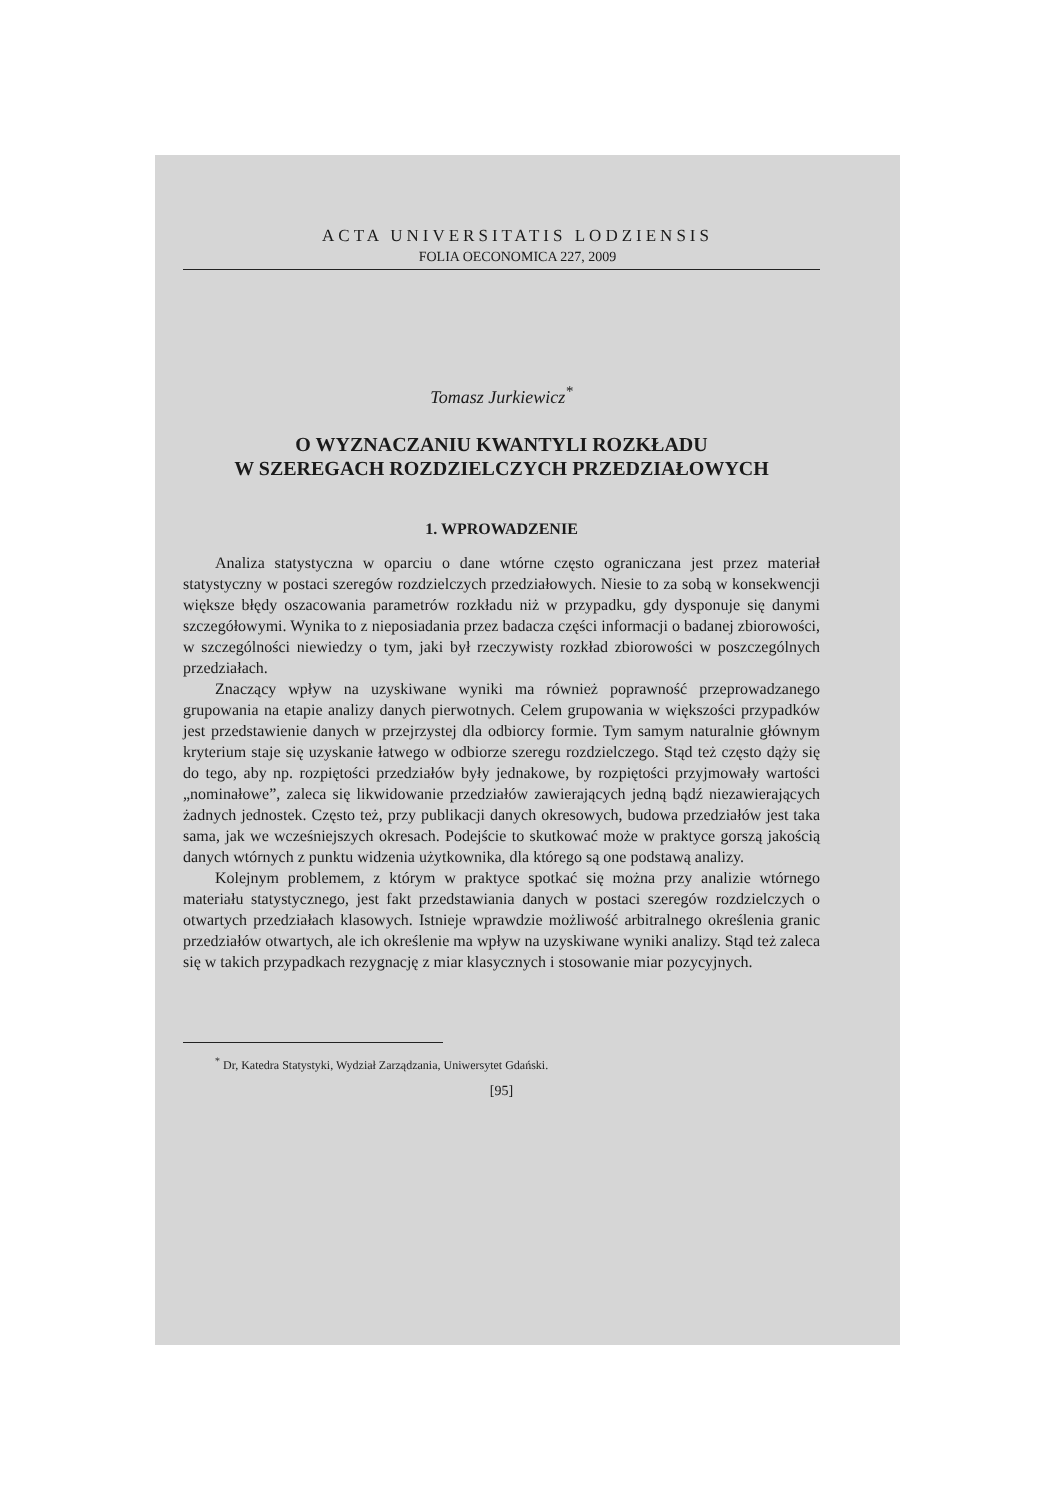ACTA UNIVERSITATIS LODZIENSIS
FOLIA OECONOMICA 227, 2009
Tomasz Jurkiewicz<sup>*</sup>
O WYZNACZANIU KWANTYLI ROZKŁADU
W SZEREGACH ROZDZIELCZYCH PRZEDZIAŁOWYCH
1. WPROWADZENIE
Analiza statystyczna w oparciu o dane wtórne często ograniczana jest przez materiał statystyczny w postaci szeregów rozdzielczych przedziałowych. Niesie to za sobą w konsekwencji większe błędy oszacowania parametrów rozkładu niż w przypadku, gdy dysponuje się danymi szczegółowymi. Wynika to z nieposiadania przez badacza części informacji o badanej zbiorowości, w szczególności niewiedzy o tym, jaki był rzeczywisty rozkład zbiorowości w poszczególnych przedziałach.
Znaczący wpływ na uzyskiwane wyniki ma również poprawność przeprowadzanego grupowania na etapie analizy danych pierwotnych. Celem grupowania w większości przypadków jest przedstawienie danych w przejrzystej dla odbiorcy formie. Tym samym naturalnie głównym kryterium staje się uzyskanie łatwego w odbiorze szeregu rozdzielczego. Stąd też często dąży się do tego, aby np. rozpiętości przedziałów były jednakowe, by rozpiętości przyjmowały wartości „nominałowe”, zaleca się likwidowanie przedziałów zawierających jedną bądź niezawierających żadnych jednostek. Często też, przy publikacji danych okresowych, budowa przedziałów jest taka sama, jak we wcześniejszych okresach. Podejście to skutkować może w praktyce gorszą jakością danych wtórnych z punktu widzenia użytkownika, dla którego są one podstawą analizy.
Kolejnym problemem, z którym w praktyce spotkać się można przy analizie wtórnego materiału statystycznego, jest fakt przedstawiania danych w postaci szeregów rozdzielczych o otwartych przedziałach klasowych. Istnieje wprawdzie możliwość arbitralnego określenia granic przedziałów otwartych, ale ich określenie ma wpływ na uzyskiwane wyniki analizy. Stąd też zaleca się w takich przypadkach rezygnację z miar klasycznych i stosowanie miar pozycyjnych.
<sup>*</sup> Dr, Katedra Statystyki, Wydział Zarządzania, Uniwersytet Gdański.
[95]